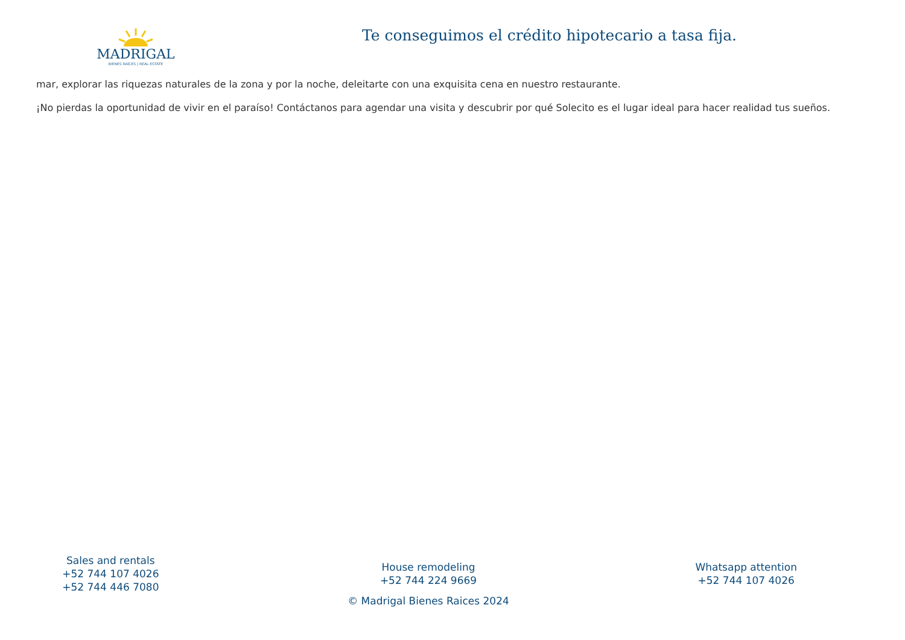MADRIGAL
BIENES RAÍCES | REAL ESTATE
Te conseguimos el crédito hipotecario a tasa fija.
mar, explorar las riquezas naturales de la zona y por la noche, deleitarte con una exquisita cena en nuestro restaurante.
¡No pierdas la oportunidad de vivir en el paraíso! Contáctanos para agendar una visita y descubrir por qué Solecito es el lugar ideal para hacer realidad tus sueños.
Sales and rentals
+52 744 107 4026
+52 744 446 7080
House remodeling
+52 744 224 9669
© Madrigal Bienes Raices 2024
Whatsapp attention
+52 744 107 4026